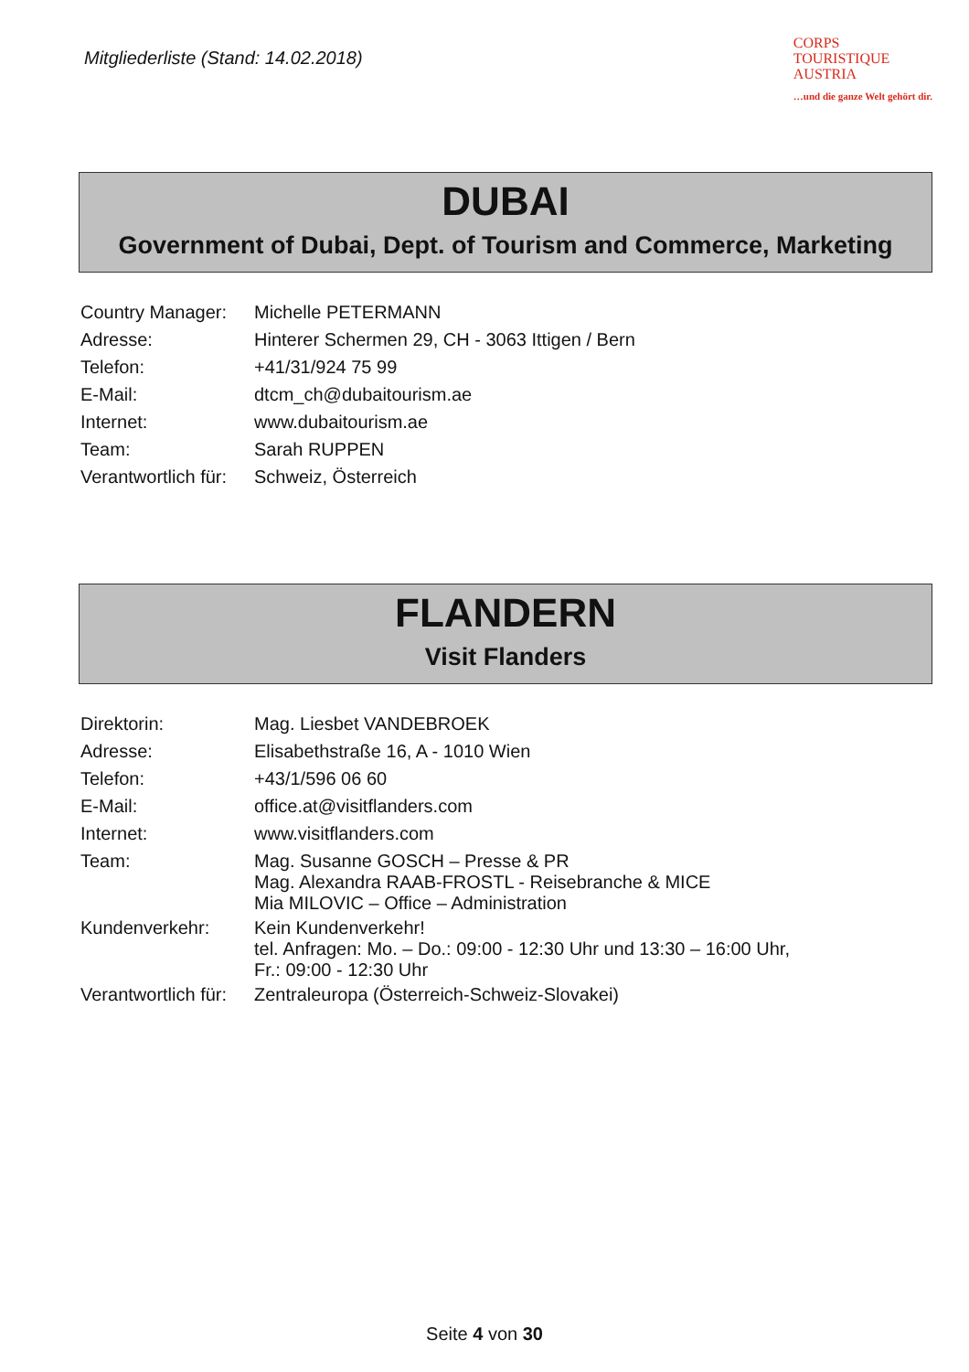Mitgliederliste (Stand: 14.02.2018)
CORPS
TOURISTIQUE
AUSTRIA
…und die ganze Welt gehört dir.
DUBAI
Government of Dubai, Dept. of Tourism and Commerce, Marketing
| Country Manager: | Michelle PETERMANN |
| Adresse: | Hinterer Schermen 29, CH - 3063 Ittigen / Bern |
| Telefon: | +41/31/924 75 99 |
| E-Mail: | dtcm_ch@dubaitourism.ae |
| Internet: | www.dubaitourism.ae |
| Team: | Sarah RUPPEN |
| Verantwortlich für: | Schweiz, Österreich |
FLANDERN
Visit Flanders
| Direktorin: | Mag. Liesbet VANDEBROEK |
| Adresse: | Elisabethstraße 16, A - 1010 Wien |
| Telefon: | +43/1/596 06 60 |
| E-Mail: | office.at@visitflanders.com |
| Internet: | www.visitflanders.com |
| Team: | Mag. Susanne GOSCH – Presse & PR Mag. Alexandra RAAB-FROSTL - Reisebranche & MICE Mia MILOVIC – Office – Administration |
| Kundenverkehr: | Kein Kundenverkehr! tel. Anfragen: Mo. – Do.: 09:00 - 12:30 Uhr und 13:30 – 16:00 Uhr, Fr.: 09:00 - 12:30 Uhr |
| Verantwortlich für: | Zentraleuropa (Österreich-Schweiz-Slovakei) |
Seite 4 von 30